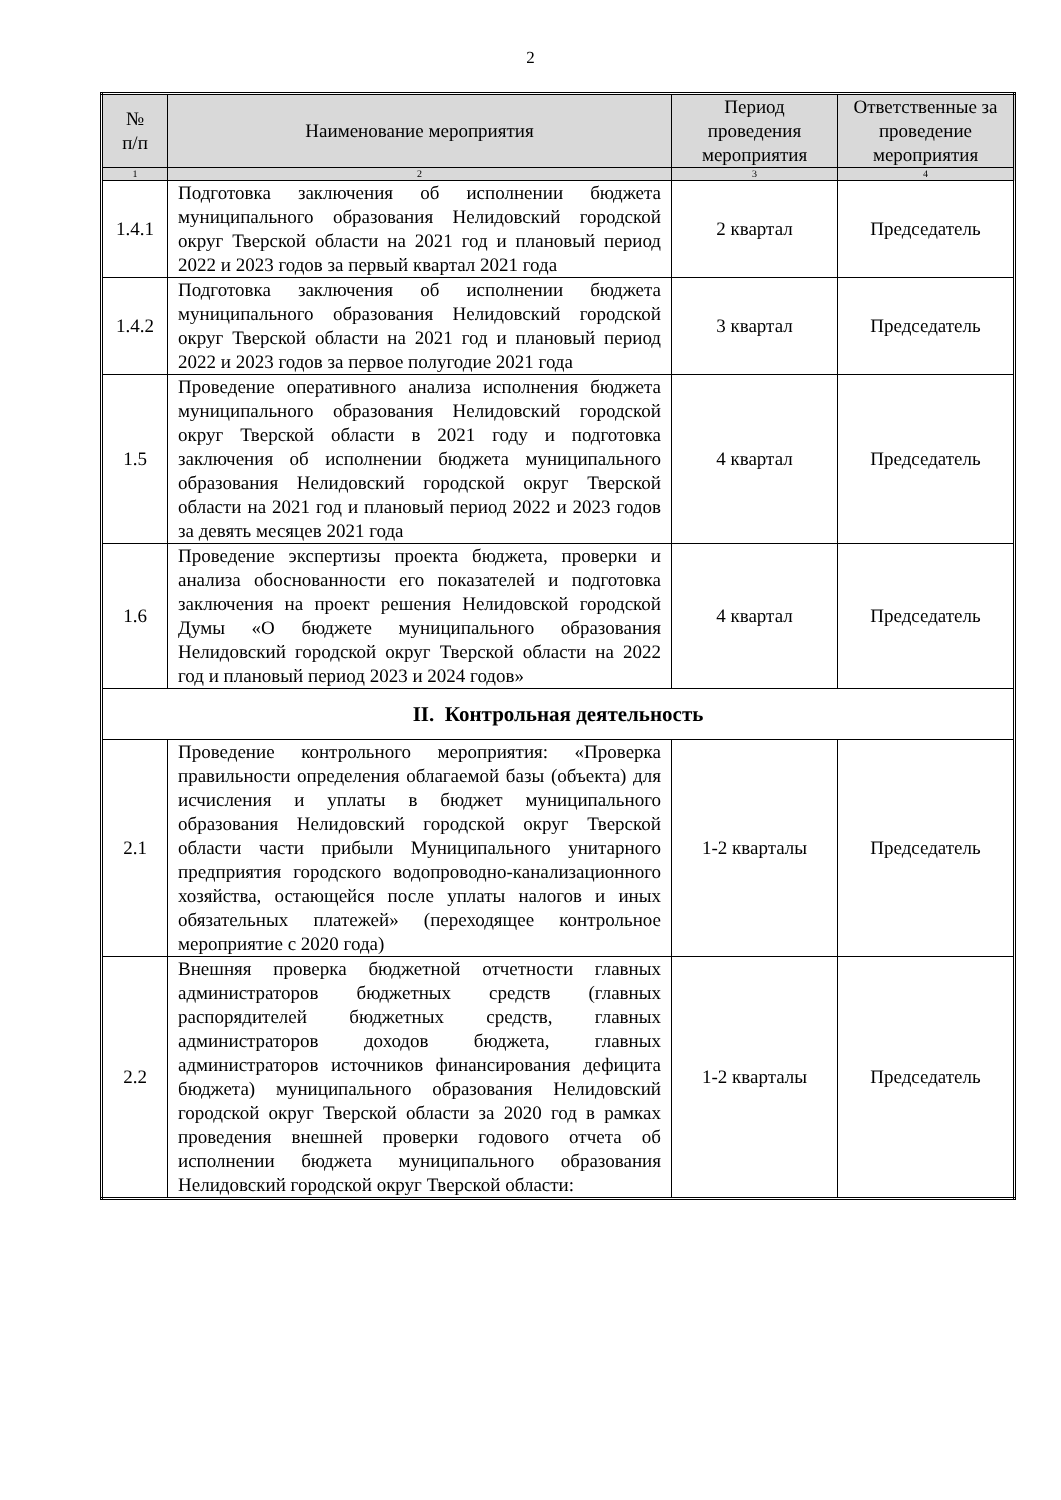2
| № п/п | Наименование мероприятия | Период проведения мероприятия | Ответственные за проведение мероприятия |
| --- | --- | --- | --- |
| 1 | 2 | 3 | 4 |
| 1.4.1 | Подготовка заключения об исполнении бюджета муниципального образования Нелидовский городской округ Тверской области на 2021 год и плановый период 2022 и 2023 годов за первый квартал 2021 года | 2 квартал | Председатель |
| 1.4.2 | Подготовка заключения об исполнении бюджета муниципального образования Нелидовский городской округ Тверской области на 2021 год и плановый период 2022 и 2023 годов за первое полугодие 2021 года | 3 квартал | Председатель |
| 1.5 | Проведение оперативного анализа исполнения бюджета муниципального образования Нелидовский городской округ Тверской области в 2021 году и подготовка заключения об исполнении бюджета муниципального образования Нелидовский городской округ Тверской области на 2021 год и плановый период 2022 и 2023 годов за девять месяцев 2021 года | 4 квартал | Председатель |
| 1.6 | Проведение экспертизы проекта бюджета, проверки и анализа обоснованности его показателей и подготовка заключения на проект решения Нелидовской городской Думы «О бюджете муниципального образования Нелидовский городской округ Тверской области на 2022 год и плановый период 2023 и 2024 годов» | 4 квартал | Председатель |
| II. Контрольная деятельность | | | |
| 2.1 | Проведение контрольного мероприятия: «Проверка правильности определения облагаемой базы (объекта) для исчисления и уплаты в бюджет муниципального образования Нелидовский городской округ Тверской области части прибыли Муниципального унитарного предприятия городского водопроводно-канализационного хозяйства, остающейся после уплаты налогов и иных обязательных платежей» (переходящее контрольное мероприятие с 2020 года) | 1-2 кварталы | Председатель |
| 2.2 | Внешняя проверка бюджетной отчетности главных администраторов бюджетных средств (главных распорядителей бюджетных средств, главных администраторов доходов бюджета, главных администраторов источников финансирования дефицита бюджета) муниципального образования Нелидовский городской округ Тверской области за 2020 год в рамках проведения внешней проверки годового отчета об исполнении бюджета муниципального образования Нелидовский городской округ Тверской области: | 1-2 кварталы | Председатель |